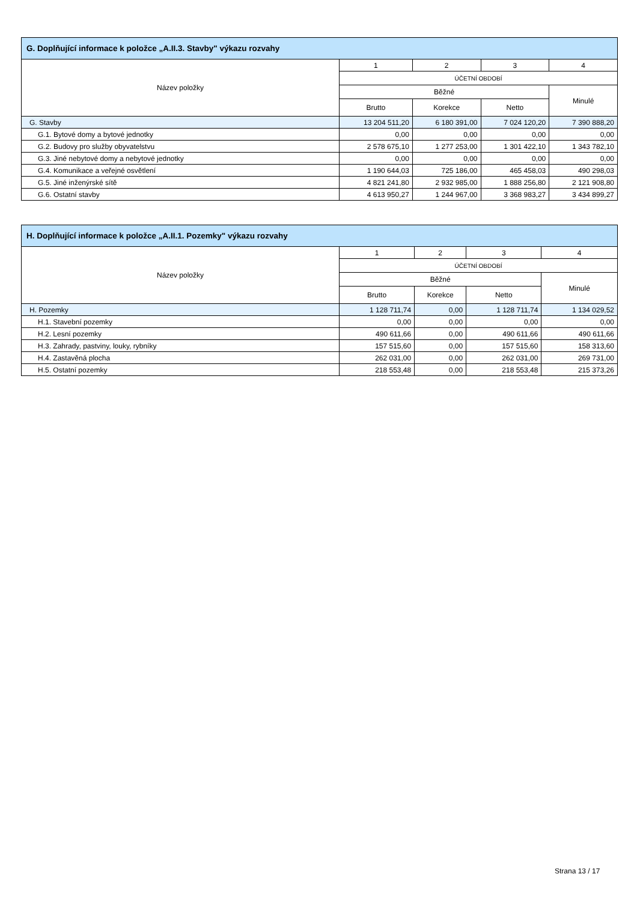| G. Doplňující informace k položce „A.II.3. Stavby" výkazu rozvahy | | | | |
| --- | --- | --- | --- | --- |
| Název položky | 1 | 2 | 3 | 4 |
| | ÚČETNÍ OBDOBÍ | | | |
| | Běžné | | | Minulé |
| | Brutto | Korekce | Netto | |
| G. Stavby | 13 204 511,20 | 6 180 391,00 | 7 024 120,20 | 7 390 888,20 |
| G.1. Bytové domy a bytové jednotky | 0,00 | 0,00 | 0,00 | 0,00 |
| G.2. Budovy pro služby obyvatelstvu | 2 578 675,10 | 1 277 253,00 | 1 301 422,10 | 1 343 782,10 |
| G.3. Jiné nebytové domy a nebytové jednotky | 0,00 | 0,00 | 0,00 | 0,00 |
| G.4. Komunikace a veřejné osvětlení | 1 190 644,03 | 725 186,00 | 465 458,03 | 490 298,03 |
| G.5. Jiné inženýrské sítě | 4 821 241,80 | 2 932 985,00 | 1 888 256,80 | 2 121 908,80 |
| G.6. Ostatní stavby | 4 613 950,27 | 1 244 967,00 | 3 368 983,27 | 3 434 899,27 |
| H. Doplňující informace k položce „A.II.1. Pozemky" výkazu rozvahy | | | | |
| --- | --- | --- | --- | --- |
| Název položky | 1 | 2 | 3 | 4 |
| | ÚČETNÍ OBDOBÍ | | | |
| | Běžné | | | Minulé |
| | Brutto | Korekce | Netto | |
| H. Pozemky | 1 128 711,74 | 0,00 | 1 128 711,74 | 1 134 029,52 |
| H.1. Stavební pozemky | 0,00 | 0,00 | 0,00 | 0,00 |
| H.2. Lesní pozemky | 490 611,66 | 0,00 | 490 611,66 | 490 611,66 |
| H.3. Zahrady, pastviny, louky, rybníky | 157 515,60 | 0,00 | 157 515,60 | 158 313,60 |
| H.4. Zastavěná plocha | 262 031,00 | 0,00 | 262 031,00 | 269 731,00 |
| H.5. Ostatní pozemky | 218 553,48 | 0,00 | 218 553,48 | 215 373,26 |
Strana 13 / 17